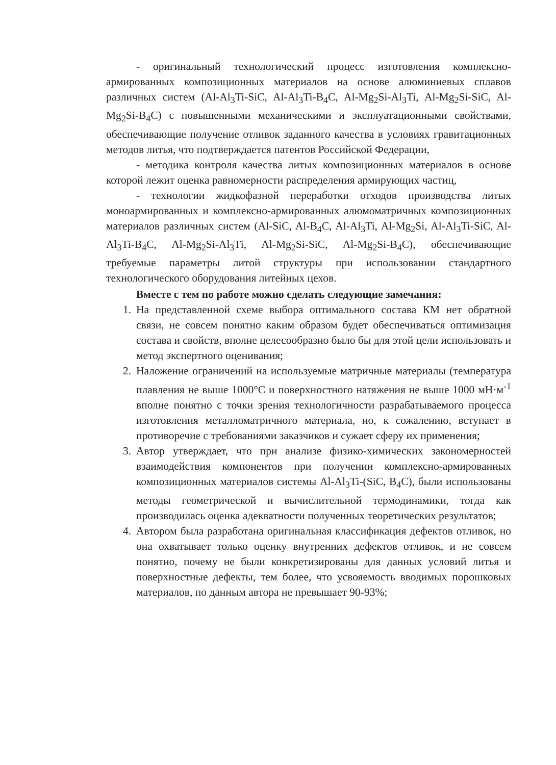- оригинальный технологический процесс изготовления комплексно-армированных композиционных материалов на основе алюминиевых сплавов различных систем (Al-Al<sub>3</sub>Ti-SiC, Al-Al<sub>3</sub>Ti-B<sub>4</sub>C, Al-Mg<sub>2</sub>Si-Al<sub>3</sub>Ti, Al-Mg<sub>2</sub>Si-SiC, Al-Mg<sub>2</sub>Si-B<sub>4</sub>C) с повышенными механическими и эксплуатационными свойствами, обеспечивающие получение отливок заданного качества в условиях гравитационных методов литья, что подтверждается патентов Российской Федерации,
- методика контроля качества литых композиционных материалов в основе которой лежит оценка равномерности распределения армирующих частиц,
- технологии жидкофазной переработки отходов производства литых моноармированных и комплексно-армированных алюмоматричных композиционных материалов различных систем (Al-SiC, Al-B<sub>4</sub>C, Al-Al<sub>3</sub>Ti, Al-Mg<sub>2</sub>Si, Al-Al<sub>3</sub>Ti-SiC, Al-Al<sub>3</sub>Ti-B<sub>4</sub>C, Al-Mg<sub>2</sub>Si-Al<sub>3</sub>Ti, Al-Mg<sub>2</sub>Si-SiC, Al-Mg<sub>2</sub>Si-B<sub>4</sub>C), обеспечивающие требуемые параметры литой структуры при использовании стандартного технологического оборудования литейных цехов.
Вместе с тем по работе можно сделать следующие замечания:
1. На представленной схеме выбора оптимального состава КМ нет обратной связи, не совсем понятно каким образом будет обеспечиваться оптимизация состава и свойств, вполне целесообразно было бы для этой цели использовать и метод экспертного оценивания;
2. Наложение ограничений на используемые матричные материалы (температура плавления не выше 1000°С и поверхностного натяжения не выше 1000 мН·м<sup>-1</sup> вполне понятно с точки зрения технологичности разрабатываемого процесса изготовления металломатричного материала, но, к сожалению, вступает в противоречие с требованиями заказчиков и сужает сферу их применения;
3. Автор утверждает, что при анализе физико-химических закономерностей взаимодействия компонентов при получении комплексно-армированных композиционных материалов системы Al-Al<sub>3</sub>Ti-(SiC, B<sub>4</sub>C), были использованы методы геометрической и вычислительной термодинамики, тогда как производилась оценка адекватности полученных теоретических результатов;
4. Автором была разработана оригинальная классификация дефектов отливок, но она охватывает только оценку внутренних дефектов отливок, и не совсем понятно, почему не были конкретизированы для данных условий литья и поверхностные дефекты, тем более, что усвояемость вводимых порошковых материалов, по данным автора не превышает 90-93%;